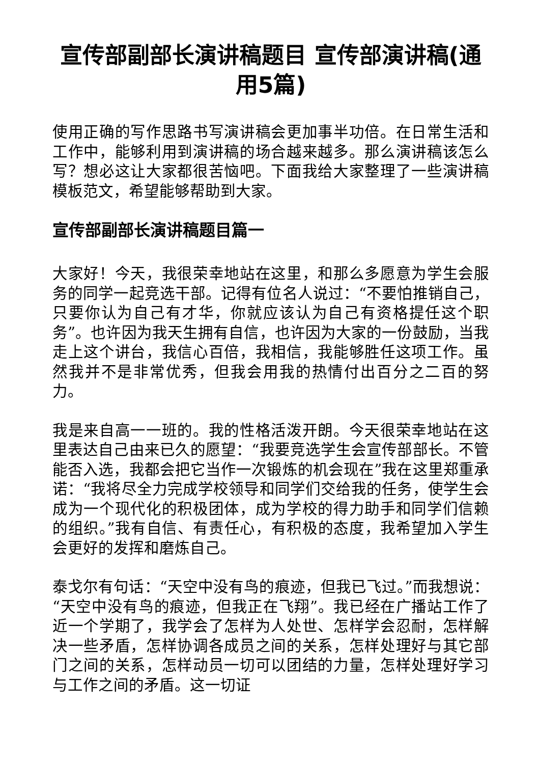宣传部副部长演讲稿题目 宣传部演讲稿(通用5篇)
使用正确的写作思路书写演讲稿会更加事半功倍。在日常生活和工作中，能够利用到演讲稿的场合越来越多。那么演讲稿该怎么写？想必这让大家都很苦恼吧。下面我给大家整理了一些演讲稿模板范文，希望能够帮助到大家。
宣传部副部长演讲稿题目篇一
大家好！今天，我很荣幸地站在这里，和那么多愿意为学生会服务的同学一起竞选干部。记得有位名人说过：“不要怕推销自己，只要你认为自己有才华，你就应该认为自己有资格提任这个职务”。也许因为我天生拥有自信，也许因为大家的一份鼓励，当我走上这个讲台，我信心百倍，我相信，我能够胜任这项工作。虽然我并不是非常优秀，但我会用我的热情付出百分之二百的努力。
我是来自高一一班的。我的性格活泼开朗。今天很荣幸地站在这里表达自己由来已久的愿望：“我要竞选学生会宣传部部长。不管能否入选，我都会把它当作一次锻炼的机会现在”我在这里郑重承诺：“我将尽全力完成学校领导和同学们交给我的任务，使学生会成为一个现代化的积极团体，成为学校的得力助手和同学们信赖的组织。”我有自信、有责任心，有积极的态度，我希望加入学生会更好的发挥和磨炼自己。
泰戈尔有句话：“天空中没有鸟的痕迹，但我已飞过。”而我想说：“天空中没有鸟的痕迹，但我正在飞翔”。我已经在广播站工作了近一个学期了，我学会了怎样为人处世、怎样学会忍耐，怎样解决一些矛盾，怎样协调各成员之间的关系，怎样处理好与其它部门之间的关系，怎样动员一切可以团结的力量，怎样处理好学习与工作之间的矛盾。这一切证